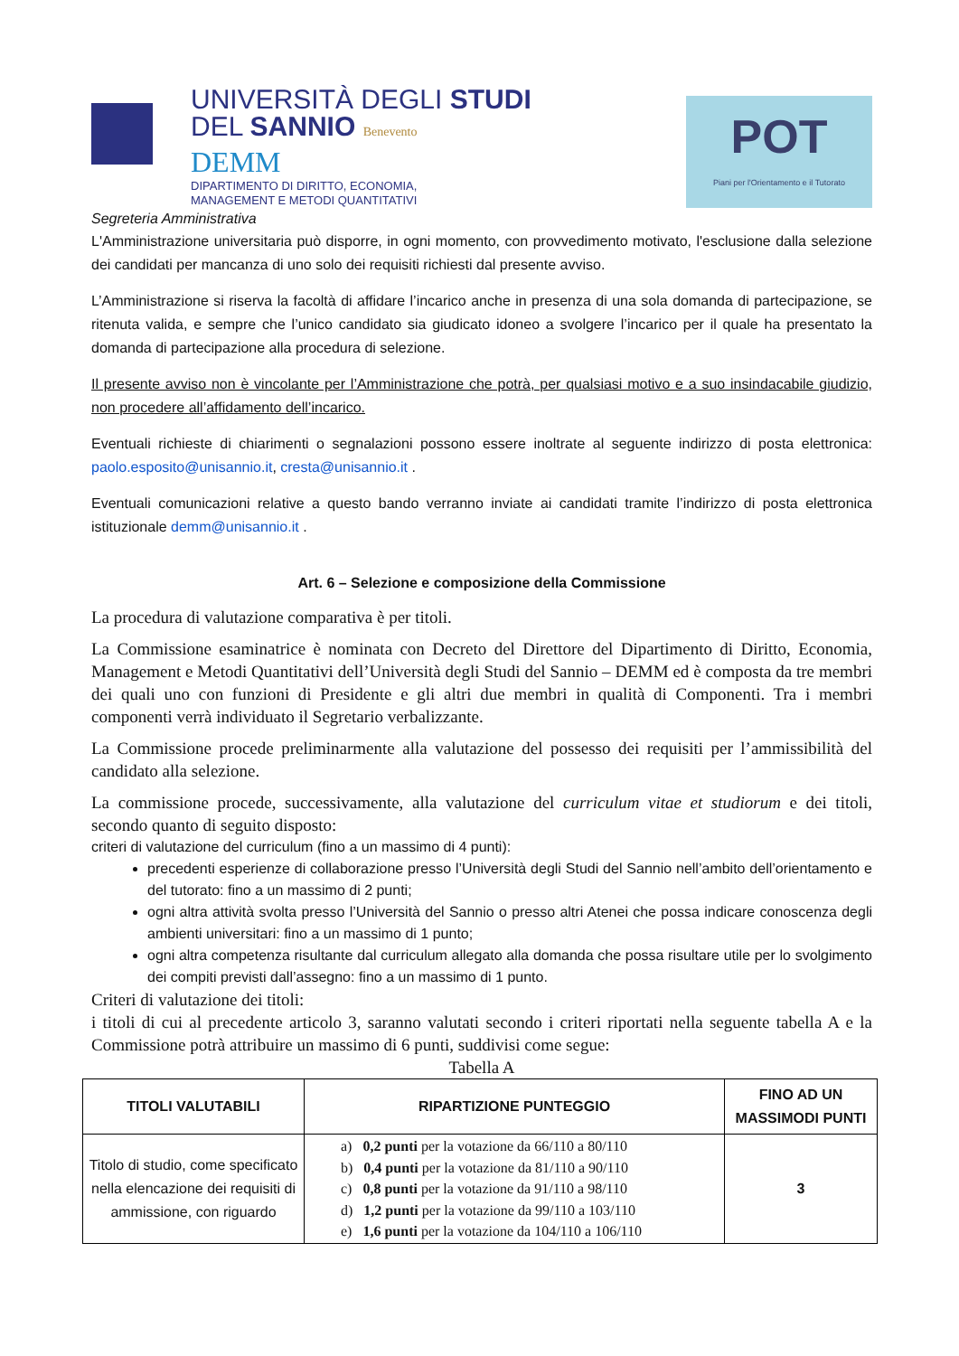UNIVERSITÀ DEGLI STUDI
DEL SANNIO Benevento
DEMM
DIPARTIMENTO DI DIRITTO, ECONOMIA,
MANAGEMENT E METODI QUANTITATIVI
POT
Piani per l'Orientamento e il Tutorato
Segreteria Amministrativa
L'Amministrazione universitaria può disporre, in ogni momento, con provvedimento motivato, l'esclusione dalla selezione dei candidati per mancanza di uno solo dei requisiti richiesti dal presente avviso.
L’Amministrazione si riserva la facoltà di affidare l’incarico anche in presenza di una sola domanda di partecipazione, se ritenuta valida, e sempre che l’unico candidato sia giudicato idoneo a svolgere l’incarico per il quale ha presentato la domanda di partecipazione alla procedura di selezione.
Il presente avviso non è vincolante per l’Amministrazione che potrà, per qualsiasi motivo e a suo insindacabile giudizio, non procedere all’affidamento dell’incarico.
Eventuali richieste di chiarimenti o segnalazioni possono essere inoltrate al seguente indirizzo di posta elettronica: paolo.esposito@unisannio.it, cresta@unisannio.it .
Eventuali comunicazioni relative a questo bando verranno inviate ai candidati tramite l’indirizzo di posta elettronica istituzionale demm@unisannio.it .
Art. 6 – Selezione e composizione della Commissione
La procedura di valutazione comparativa è per titoli.
La Commissione esaminatrice è nominata con Decreto del Direttore del Dipartimento di Diritto, Economia, Management e Metodi Quantitativi dell’Università degli Studi del Sannio – DEMM ed è composta da tre membri dei quali uno con funzioni di Presidente e gli altri due membri in qualità di Componenti. Tra i membri componenti verrà individuato il Segretario verbalizzante.
La Commissione procede preliminarmente alla valutazione del possesso dei requisiti per l’ammissibilità del candidato alla selezione.
La commissione procede, successivamente, alla valutazione del curriculum vitae et studiorum e dei titoli, secondo quanto di seguito disposto:
criteri di valutazione del curriculum (fino a un massimo di 4 punti):
precedenti esperienze di collaborazione presso l’Università degli Studi del Sannio nell’ambito dell’orientamento e del tutorato: fino a un massimo di 2 punti;
ogni altra attività svolta presso l’Università del Sannio o presso altri Atenei che possa indicare conoscenza degli ambienti universitari: fino a un massimo di 1 punto;
ogni altra competenza risultante dal curriculum allegato alla domanda che possa risultare utile per lo svolgimento dei compiti previsti dall’assegno: fino a un massimo di 1 punto.
Criteri di valutazione dei titoli:
i titoli di cui al precedente articolo 3, saranno valutati secondo i criteri riportati nella seguente tabella A e la Commissione potrà attribuire un massimo di 6 punti, suddivisi come segue:
Tabella A
| TITOLI VALUTABILI | RIPARTIZIONE PUNTEGGIO | FINO AD UN MASSIMODI PUNTI |
| --- | --- | --- |
| Titolo di studio, come specificato nella elencazione dei requisiti di ammissione, con riguardo | a) 0,2 punti per la votazione da 66/110 a 80/110 b) 0,4 punti per la votazione da 81/110 a 90/110 c) 0,8 punti per la votazione da 91/110 a 98/110 d) 1,2 punti per la votazione da 99/110 a 103/110 e) 1,6 punti per la votazione da 104/110 a 106/110 | 3 |